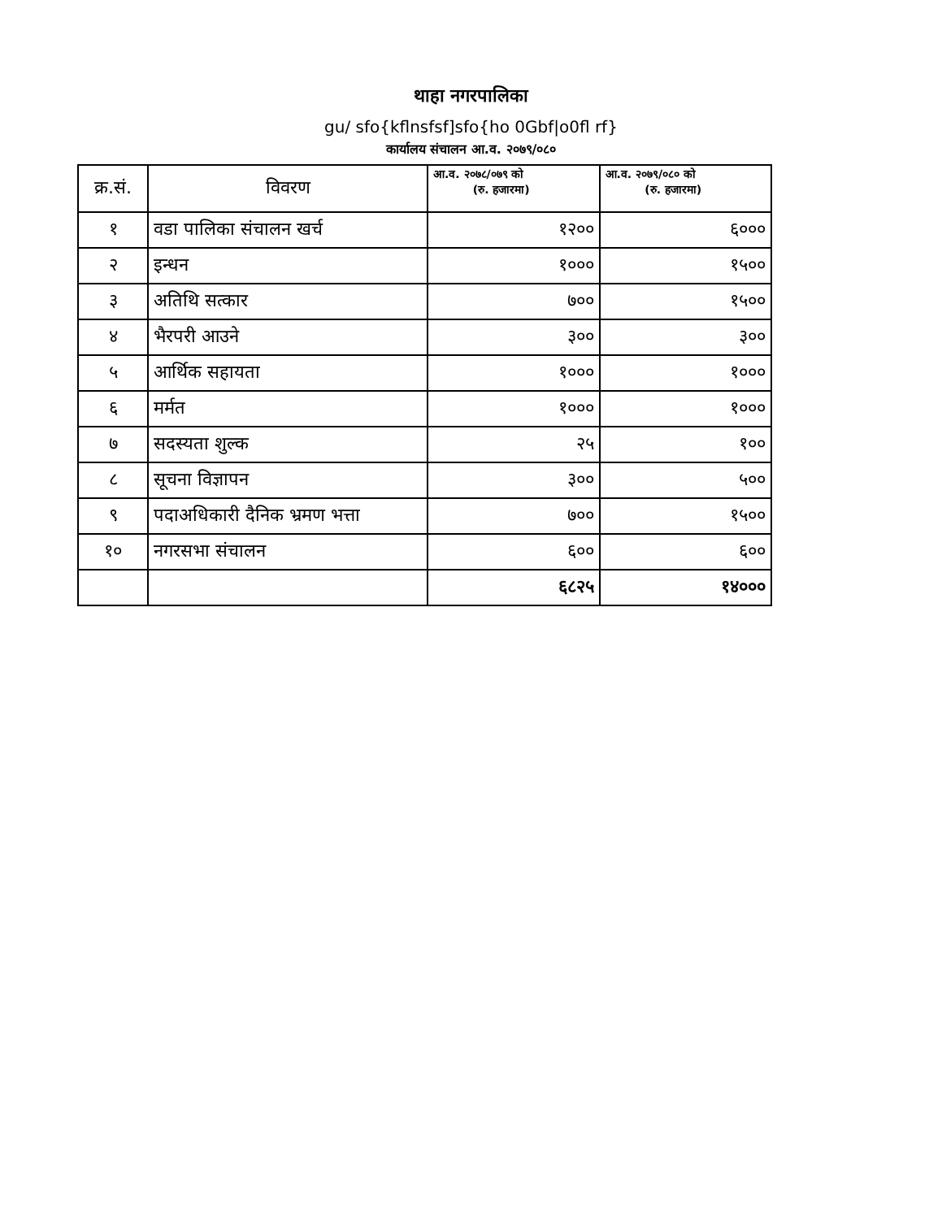थाहा नगरपालिका
gu/ sfo{kflnsfsf]sfo{ho 0Gbf|o0fl rf}
कार्यालय संचालन आ.व. २०७९/०८०
| क्र.सं. | विवरण | आ.व. २०७८/०७९ को (रु. हजारमा) | आ.व. २०७९/०८० को (रु. हजारमा) |
| --- | --- | --- | --- |
| १ | वडा पालिका संचालन खर्च | १२०० | ६००० |
| २ | इन्धन | १००० | १५०० |
| ३ | अतिथि सत्कार | ७०० | १५०० |
| ४ | भैरपरी आउने | ३०० | ३०० |
| ५ | आर्थिक सहायता | १००० | १००० |
| ६ | मर्मत | १००० | १००० |
| ७ | सदस्यता शुल्क | २५ | १०० |
| ८ | सूचना विज्ञापन | ३०० | ५०० |
| ९ | पदाअधिकारी दैनिक भ्रमण भत्ता | ७०० | १५०० |
| १० | नगरसभा संचालन | ६०० | ६०० |
| | | ६८२५ | १४००० |